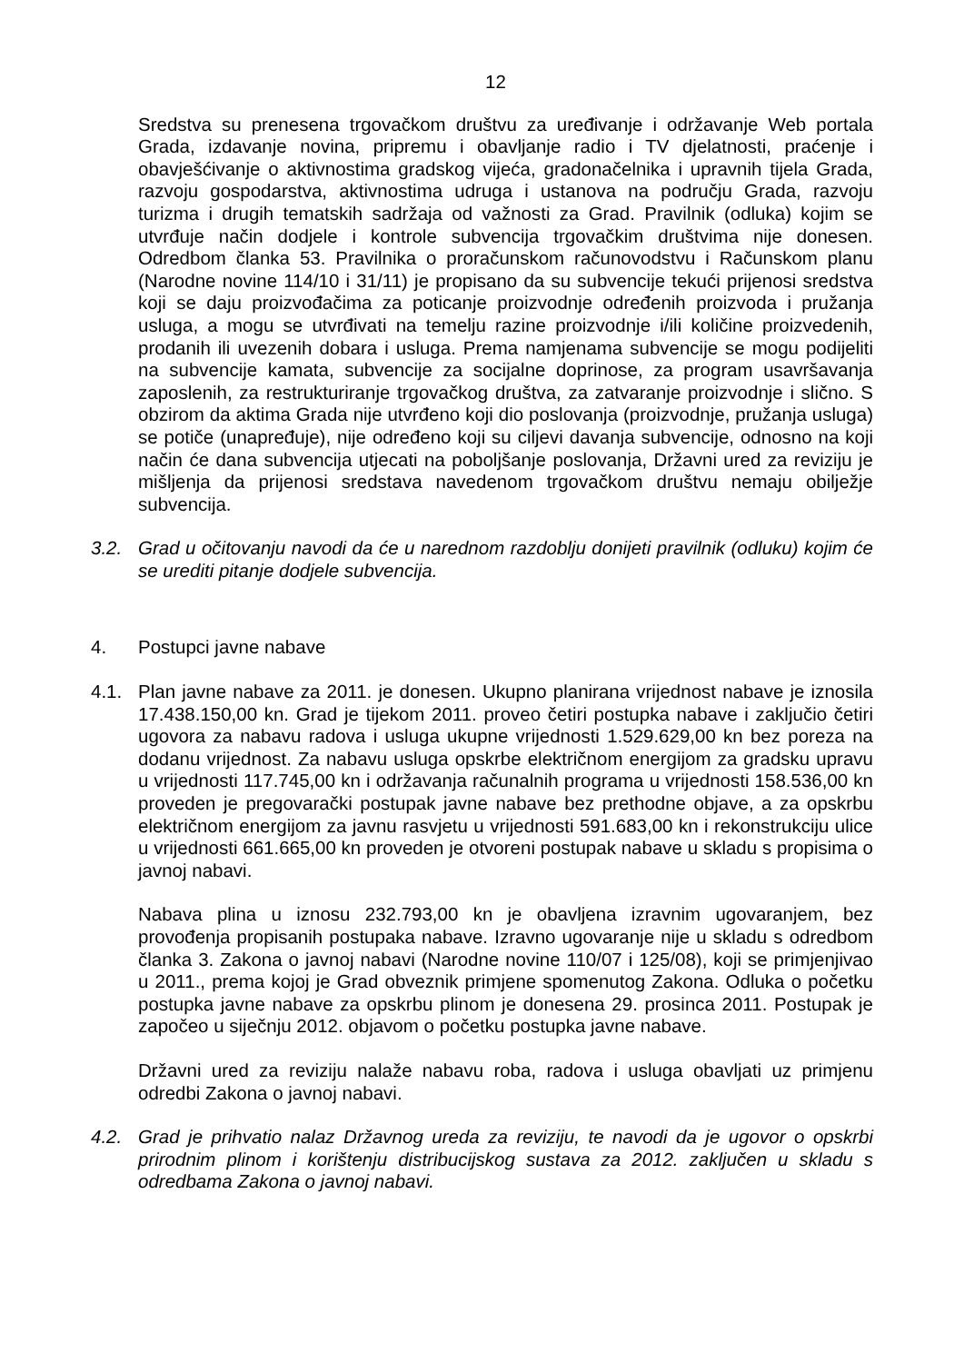12
Sredstva su prenesena trgovačkom društvu za uređivanje i održavanje Web portala Grada, izdavanje novina, pripremu i obavljanje radio i TV djelatnosti, praćenje i obavješćivanje o aktivnostima gradskog vijeća, gradonačelnika i upravnih tijela Grada, razvoju gospodarstva, aktivnostima udruga i ustanova na području Grada, razvoju turizma i drugih tematskih sadržaja od važnosti za Grad. Pravilnik (odluka) kojim se utvrđuje način dodjele i kontrole subvencija trgovačkim društvima nije donesen. Odredbom članka 53. Pravilnika o proračunskom računovodstvu i Računskom planu (Narodne novine 114/10 i 31/11) je propisano da su subvencije tekući prijenosi sredstva koji se daju proizvođačima za poticanje proizvodnje određenih proizvoda i pružanja usluga, a mogu se utvrđivati na temelju razine proizvodnje i/ili količine proizvedenih, prodanih ili uvezenih dobara i usluga. Prema namjenama subvencije se mogu podijeliti na subvencije kamata, subvencije za socijalne doprinose, za program usavršavanja zaposlenih, za restrukturiranje trgovačkog društva, za zatvaranje proizvodnje i slično. S obzirom da aktima Grada nije utvrđeno koji dio poslovanja (proizvodnje, pružanja usluga) se potiče (unapređuje), nije određeno koji su ciljevi davanja subvencije, odnosno na koji način će dana subvencija utjecati na poboljšanje poslovanja, Državni ured za reviziju je mišljenja da prijenosi sredstava navedenom trgovačkom društvu nemaju obilježje subvencija.
3.2. Grad u očitovanju navodi da će u narednom razdoblju donijeti pravilnik (odluku) kojim će se urediti pitanje dodjele subvencija.
4. Postupci javne nabave
4.1. Plan javne nabave za 2011. je donesen. Ukupno planirana vrijednost nabave je iznosila 17.438.150,00 kn. Grad je tijekom 2011. proveo četiri postupka nabave i zaključio četiri ugovora za nabavu radova i usluga ukupne vrijednosti 1.529.629,00 kn bez poreza na dodanu vrijednost. Za nabavu usluga opskrbe električnom energijom za gradsku upravu u vrijednosti 117.745,00 kn i održavanja računalnih programa u vrijednosti 158.536,00 kn proveden je pregovarački postupak javne nabave bez prethodne objave, a za opskrbu električnom energijom za javnu rasvjetu u vrijednosti 591.683,00 kn i rekonstrukciju ulice u vrijednosti 661.665,00 kn proveden je otvoreni postupak nabave u skladu s propisima o javnoj nabavi.
Nabava plina u iznosu 232.793,00 kn je obavljena izravnim ugovaranjem, bez provođenja propisanih postupaka nabave. Izravno ugovaranje nije u skladu s odredbom članka 3. Zakona o javnoj nabavi (Narodne novine 110/07 i 125/08), koji se primjenjivao u 2011., prema kojoj je Grad obveznik primjene spomenutog Zakona. Odluka o početku postupka javne nabave za opskrbu plinom je donesena 29. prosinca 2011. Postupak je započeo u siječnju 2012. objavom o početku postupka javne nabave.
Državni ured za reviziju nalaže nabavu roba, radova i usluga obavljati uz primjenu odredbi Zakona o javnoj nabavi.
4.2. Grad je prihvatio nalaz Državnog ureda za reviziju, te navodi da je ugovor o opskrbi prirodnim plinom i korištenju distribucijskog sustava za 2012. zaključen u skladu s odredbama Zakona o javnoj nabavi.